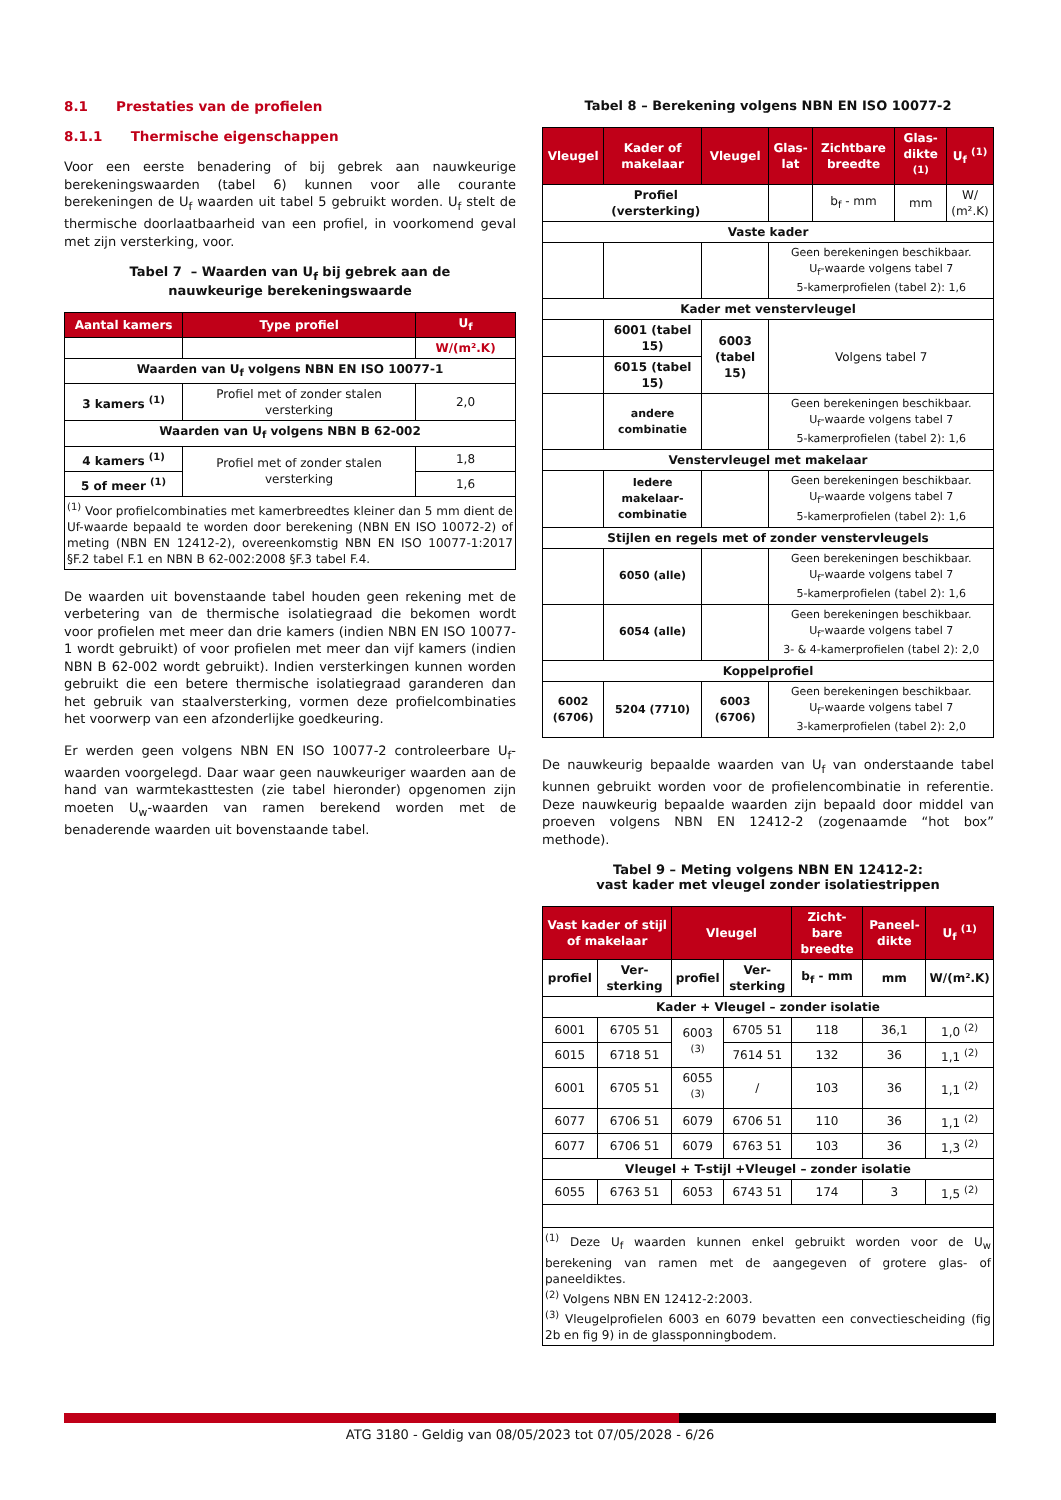8.1 Prestaties van de profielen
8.1.1 Thermische eigenschappen
Voor een eerste benadering of bij gebrek aan nauwkeurige berekeningswaarden (tabel 6) kunnen voor alle courante berekeningen de U<sub>f</sub> waarden uit tabel 5 gebruikt worden. U<sub>f</sub> stelt de thermische doorlaatbaarheid van een profiel, in voorkomend geval met zijn versterking, voor.
Tabel 7 – Waarden van U<sub>f</sub> bij gebrek aan de
nauwkeurige berekeningswaarde
| Aantal kamers | Type profiel | U<sub>f</sub> |
| --- | --- | --- |
| | | W/(m².K) |
| Waarden van U<sub>f</sub> volgens NBN EN ISO 10077-1 | | |
| 3 kamers <sup>(1)</sup> | Profiel met of zonder stalen versterking | 2,0 |
| Waarden van U<sub>f</sub> volgens NBN B 62-002 | | |
| 4 kamers <sup>(1)</sup> | Profiel met of zonder stalen versterking | 1,8 |
| 5 of meer <sup>(1)</sup> | | 1,6 |
| <sup>(1)</sup> Voor profielcombinaties met kamerbreedtes kleiner dan 5 mm dient de Uf-waarde bepaald te worden door berekening (NBN EN ISO 10072-2) of meting (NBN EN 12412-2), overeenkomstig NBN EN ISO 10077-1:2017 §F.2 tabel F.1 en NBN B 62-002:2008 §F.3 tabel F.4. | | |
De waarden uit bovenstaande tabel houden geen rekening met de verbetering van de thermische isolatiegraad die bekomen wordt voor profielen met meer dan drie kamers (indien NBN EN ISO 10077-1 wordt gebruikt) of voor profielen met meer dan vijf kamers (indien NBN B 62-002 wordt gebruikt). Indien versterkingen kunnen worden gebruikt die een betere thermische isolatiegraad garanderen dan het gebruik van staalversterking, vormen deze profielcombinaties het voorwerp van een afzonderlijke goedkeuring.
Er werden geen volgens NBN EN ISO 10077-2 controleerbare U<sub>f</sub>-waarden voorgelegd. Daar waar geen nauwkeuriger waarden aan de hand van warmtekasttesten (zie tabel hieronder) opgenomen zijn moeten U<sub>w</sub>-waarden van ramen berekend worden met de benaderende waarden uit bovenstaande tabel.
Tabel 8 – Berekening volgens NBN EN ISO 10077-2
| Vleugel | Kader of makelaar | Vleugel | Glas-lat | Zichtbare breedte | Glas-dikte <sup>(1)</sup> | U<sub>f</sub> <sup>(1)</sup> |
| --- | --- | --- | --- | --- | --- | --- |
| Profiel (versterking) | | | | b<sub>f</sub> - mm | mm | W/ (m².K) |
| Vaste kader | | | | | | |
| | | | Geen berekeningen beschikbaar. U<sub>f</sub>-waarde volgens tabel 7 5-kamerprofielen (tabel 2): 1,6 | | | |
| Kader met venstervleugel | | | | | | |
| | 6001 (tabel 15) | 6003 (tabel 15) | Volgens tabel 7 | | | |
| | 6015 (tabel 15) | | | | | |
| | andere combinatie | | Geen berekeningen beschikbaar. U<sub>f</sub>-waarde volgens tabel 7 5-kamerprofielen (tabel 2): 1,6 | | | |
| Venstervleugel met makelaar | | | | | | |
| | Iedere makelaar-combinatie | | Geen berekeningen beschikbaar. U<sub>f</sub>-waarde volgens tabel 7 5-kamerprofielen (tabel 2): 1,6 | | | |
| Stijlen en regels met of zonder venstervleugels | | | | | | |
| | 6050 (alle) | | Geen berekeningen beschikbaar. U<sub>f</sub>-waarde volgens tabel 7 5-kamerprofielen (tabel 2): 1,6 | | | |
| | 6054 (alle) | | Geen berekeningen beschikbaar. U<sub>f</sub>-waarde volgens tabel 7 3- & 4-kamerprofielen (tabel 2): 2,0 | | | |
| Koppelprofiel | | | | | | |
| 6002 (6706) | 5204 (7710) | 6003 (6706) | Geen berekeningen beschikbaar. U<sub>f</sub>-waarde volgens tabel 7 3-kamerprofielen (tabel 2): 2,0 | | | |
De nauwkeurig bepaalde waarden van U<sub>f</sub> van onderstaande tabel kunnen gebruikt worden voor de profielencombinatie in referentie. Deze nauwkeurig bepaalde waarden zijn bepaald door middel van proeven volgens NBN EN 12412-2 (zogenaamde “hot box” methode).
Tabel 9 – Meting volgens NBN EN 12412-2:
vast kader met vleugel zonder isolatiestrippen
| Vast kader of stijl of makelaar | | Vleugel | | Zicht-bare breedte | Paneel-dikte | U<sub>f</sub> <sup>(1)</sup> |
| --- | --- | --- | --- | --- | --- | --- |
| profiel | Ver-sterking | profiel | Ver-sterking | b<sub>f</sub> - mm | mm | W/(m².K) |
| Kader + Vleugel – zonder isolatie | | | | | | |
| 6001 | 6705 51 | 6003 <sup>(3)</sup> | 6705 51 | 118 | 36,1 | 1,0 <sup>(2)</sup> |
| 6015 | 6718 51 | | 7614 51 | 132 | 36 | 1,1 <sup>(2)</sup> |
| 6001 | 6705 51 | 6055 <sup>(3)</sup> | / | 103 | 36 | 1,1 <sup>(2)</sup> |
| 6077 | 6706 51 | 6079 | 6706 51 | 110 | 36 | 1,1 <sup>(2)</sup> |
| 6077 | 6706 51 | 6079 | 6763 51 | 103 | 36 | 1,3 <sup>(2)</sup> |
| Vleugel + T-stijl +Vleugel – zonder isolatie | | | | | | |
| 6055 | 6763 51 | 6053 | 6743 51 | 174 | 3 | 1,5 <sup>(2)</sup> |
| <sup>(1)</sup> Deze U<sub>f</sub> waarden kunnen enkel gebruikt worden voor de U<sub>w</sub> berekening van ramen met de aangegeven of grotere glas- of paneeldiktes. <sup>(2)</sup> Volgens NBN EN 12412-2:2003. <sup>(3)</sup> Vleugelprofielen 6003 en 6079 bevatten een convectiescheiding (fig 2b en fig 9) in de glassponningbodem. | | | | | | |
ATG 3180 - Geldig van 08/05/2023 tot 07/05/2028 - 6/26